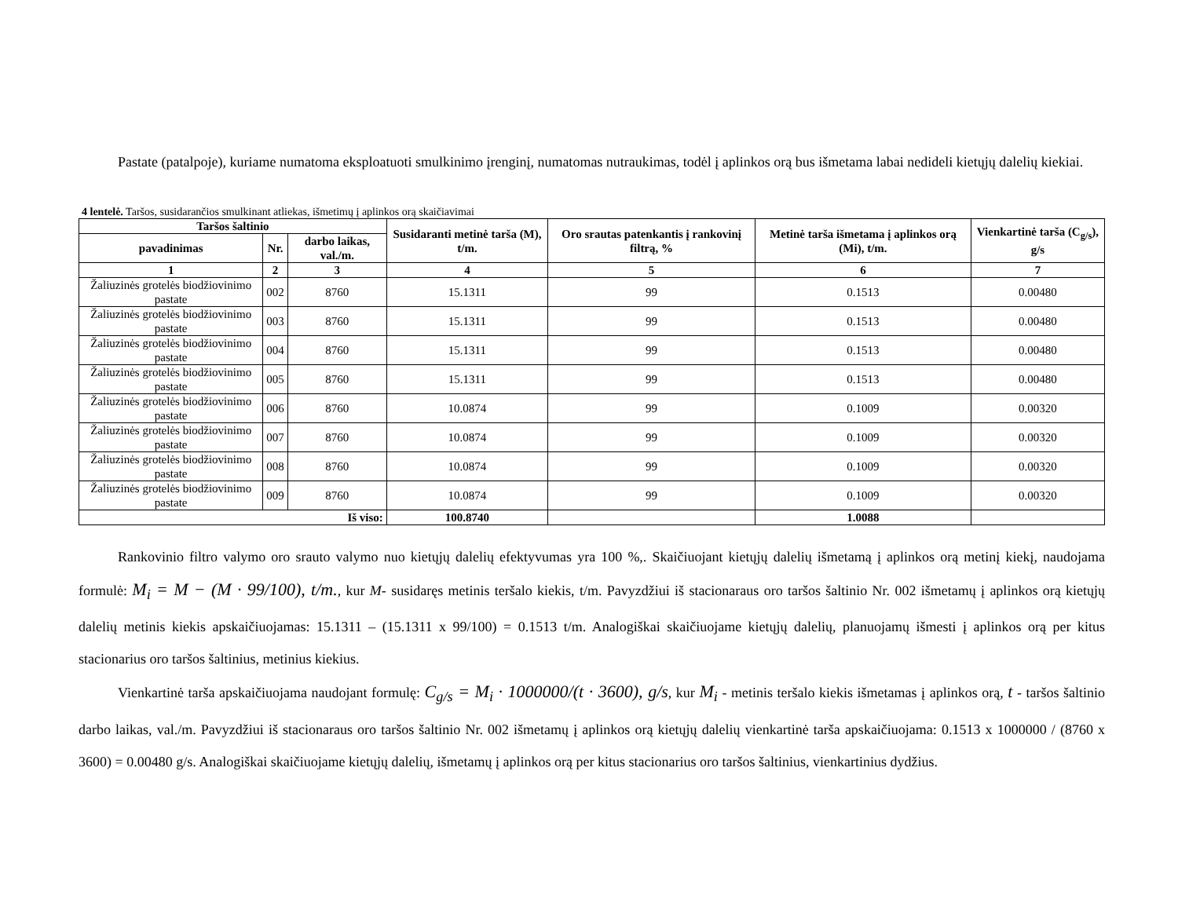Pastate (patalpoje), kuriame numatoma eksploatuoti smulkinimo įrenginį, numatomas nutraukimas, todėl į aplinkos orą bus išmetama labai nedideli kietųjų dalelių kiekiai.
4 lentelė. Taršos, susidarančios smulkinant atliekas, išmetimų į aplinkos orą skaičiavimai
| Taršos šaltinio | | | Susidaranti metinė tarša (M), t/m. | Oro srautas patenkantis į rankovinį filtrą, % | Metinė tarša išmetama į aplinkos orą (Mi), t/m. | Vienkartinė tarša (C<sub>g/s</sub>), g/s |
| --- | --- | --- | --- | --- | --- | --- |
| pavadinimas | Nr. | darbo laikas, val./m. | | | | |
| 1 | 2 | 3 | 4 | 5 | 6 | 7 |
| Žaliuzinės grotelės biodžiovinimo pastate | 002 | 8760 | 15.1311 | 99 | 0.1513 | 0.00480 |
| Žaliuzinės grotelės biodžiovinimo pastate | 003 | 8760 | 15.1311 | 99 | 0.1513 | 0.00480 |
| Žaliuzinės grotelės biodžiovinimo pastate | 004 | 8760 | 15.1311 | 99 | 0.1513 | 0.00480 |
| Žaliuzinės grotelės biodžiovinimo pastate | 005 | 8760 | 15.1311 | 99 | 0.1513 | 0.00480 |
| Žaliuzinės grotelės biodžiovinimo pastate | 006 | 8760 | 10.0874 | 99 | 0.1009 | 0.00320 |
| Žaliuzinės grotelės biodžiovinimo pastate | 007 | 8760 | 10.0874 | 99 | 0.1009 | 0.00320 |
| Žaliuzinės grotelės biodžiovinimo pastate | 008 | 8760 | 10.0874 | 99 | 0.1009 | 0.00320 |
| Žaliuzinės grotelės biodžiovinimo pastate | 009 | 8760 | 10.0874 | 99 | 0.1009 | 0.00320 |
| Iš viso: | | | 100.8740 | | 1.0088 | |
Rankovinio filtro valymo oro srauto valymo nuo kietųjų dalelių efektyvumas yra 100 %,. Skaičiuojant kietųjų dalelių išmetamą į aplinkos orą metinį kiekį, naudojama formulė: M<sub>i</sub> = M − (M · 99/100), t/m., kur M- susidaręs metinis teršalo kiekis, t/m. Pavyzdžiui iš stacionaraus oro taršos šaltinio Nr. 002 išmetamų į aplinkos orą kietųjų dalelių metinis kiekis apskaičiuojamas: 15.1311 – (15.1311 x 99/100) = 0.1513 t/m. Analogiškai skaičiuojame kietųjų dalelių, planuojamų išmesti į aplinkos orą per kitus stacionarius oro taršos šaltinius, metinius kiekius.
Vienkartinė tarša apskaičiuojama naudojant formulę: C<sub>g/s</sub> = M<sub>i</sub> · 1000000/(t · 3600), g/s, kur M<sub>i</sub> - metinis teršalo kiekis išmetamas į aplinkos orą, t - taršos šaltinio darbo laikas, val./m. Pavyzdžiui iš stacionaraus oro taršos šaltinio Nr. 002 išmetamų į aplinkos orą kietųjų dalelių vienkartinė tarša apskaičiuojama: 0.1513 x 1000000 / (8760 x 3600) = 0.00480 g/s. Analogiškai skaičiuojame kietųjų dalelių, išmetamų į aplinkos orą per kitus stacionarius oro taršos šaltinius, vienkartinius dydžius.